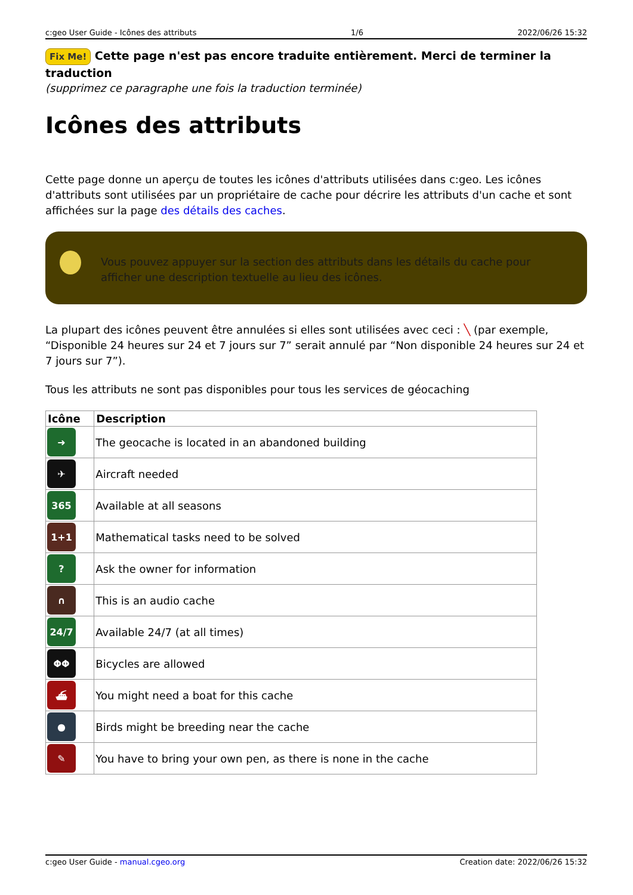c:geo User Guide - Icônes des attributs 1/6 2022/06/26 15:32
Fix Me! Cette page n'est pas encore traduite entièrement. Merci de terminer la traduction
(supprimez ce paragraphe une fois la traduction terminée)
Icônes des attributs
Cette page donne un aperçu de toutes les icônes d'attributs utilisées dans c:geo. Les icônes d'attributs sont utilisées par un propriétaire de cache pour décrire les attributs d'un cache et sont affichées sur la page des détails des caches.
Vous pouvez appuyer sur la section des attributs dans les détails du cache pour afficher une description textuelle au lieu des icônes.
La plupart des icônes peuvent être annulées si elles sont utilisées avec ceci : ╲ (par exemple, “Disponible 24 heures sur 24 et 7 jours sur 7” serait annulé par “Non disponible 24 heures sur 24 et 7 jours sur 7”).
Tous les attributs ne sont pas disponibles pour tous les services de géocaching
| Icône | Description |
| --- | --- |
| ➜ | The geocache is located in an abandoned building |
| ✈ | Aircraft needed |
| 365 | Available at all seasons |
| 1+1 | Mathematical tasks need to be solved |
| ? | Ask the owner for information |
| ∩ | This is an audio cache |
| 24/7 | Available 24/7 (at all times) |
| ΦΦ | Bicycles are allowed |
| ⛴ | You might need a boat for this cache |
| ● | Birds might be breeding near the cache |
| ✎ | You have to bring your own pen, as there is none in the cache |
c:geo User Guide - manual.cgeo.org Creation date: 2022/06/26 15:32